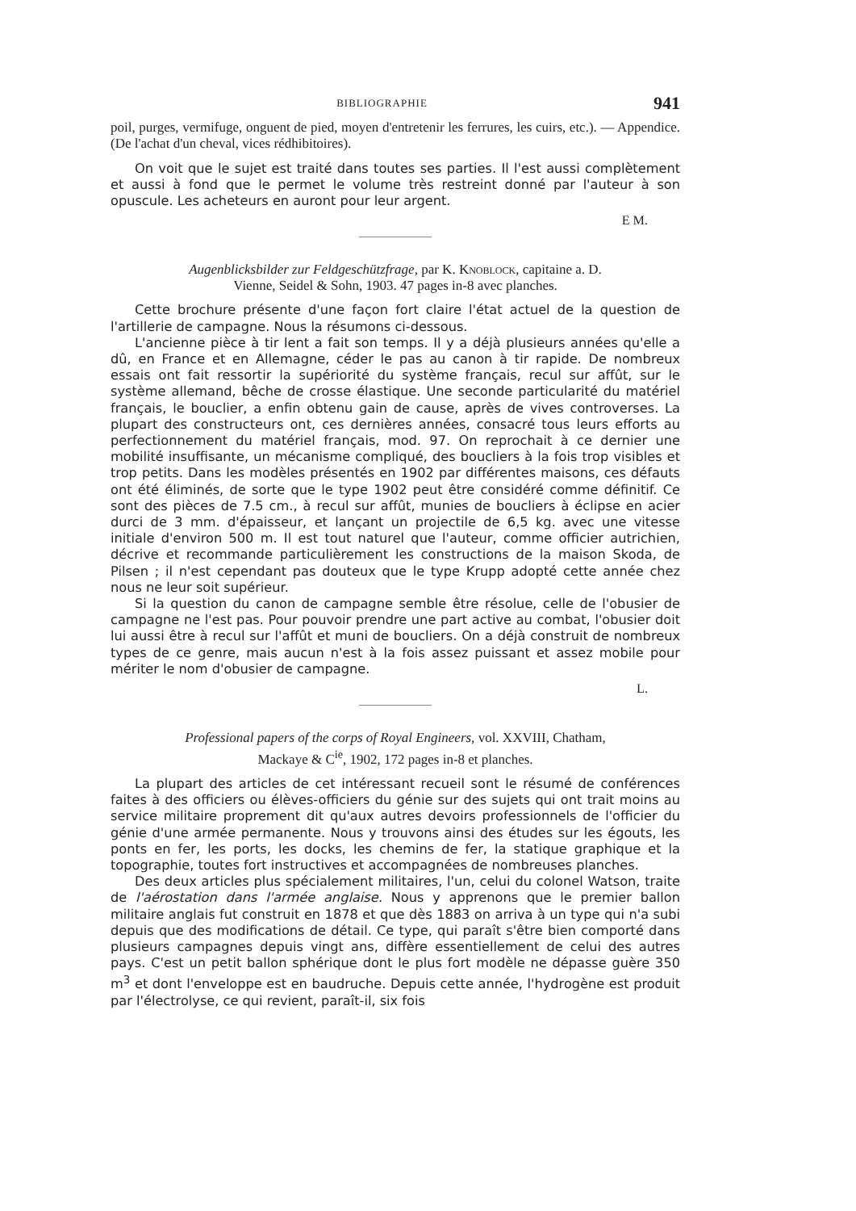BIBLIOGRAPHIE 941
poil, purges, vermifuge, onguent de pied, moyen d'entretenir les ferrures, les cuirs, etc.). — Appendice. (De l'achat d'un cheval, vices rédhibitoires).
On voit que le sujet est traité dans toutes ses parties. Il l'est aussi complètement et aussi à fond que le permet le volume très restreint donné par l'auteur à son opuscule. Les acheteurs en auront pour leur argent.
E M.
Augenblicksbilder zur Feldgeschützfrage, par K. Knoblock, capitaine a. D.
Vienne, Seidel & Sohn, 1903. 47 pages in-8 avec planches.
Cette brochure présente d'une façon fort claire l'état actuel de la question de l'artillerie de campagne. Nous la résumons ci-dessous.
L'ancienne pièce à tir lent a fait son temps. Il y a déjà plusieurs années qu'elle a dû, en France et en Allemagne, céder le pas au canon à tir rapide. De nombreux essais ont fait ressortir la supériorité du système français, recul sur affût, sur le système allemand, bêche de crosse élastique. Une seconde particularité du matériel français, le bouclier, a enfin obtenu gain de cause, après de vives controverses. La plupart des constructeurs ont, ces dernières années, consacré tous leurs efforts au perfectionnement du matériel français, mod. 97. On reprochait à ce dernier une mobilité insuffisante, un mécanisme compliqué, des boucliers à la fois trop visibles et trop petits. Dans les modèles présentés en 1902 par différentes maisons, ces défauts ont été éliminés, de sorte que le type 1902 peut être considéré comme définitif. Ce sont des pièces de 7.5 cm., à recul sur affût, munies de boucliers à éclipse en acier durci de 3 mm. d'épaisseur, et lançant un projectile de 6,5 kg. avec une vitesse initiale d'environ 500 m. Il est tout naturel que l'auteur, comme officier autrichien, décrive et recommande particulièrement les constructions de la maison Skoda, de Pilsen ; il n'est cependant pas douteux que le type Krupp adopté cette année chez nous ne leur soit supérieur.
Si la question du canon de campagne semble être résolue, celle de l'obusier de campagne ne l'est pas. Pour pouvoir prendre une part active au combat, l'obusier doit lui aussi être à recul sur l'affût et muni de boucliers. On a déjà construit de nombreux types de ce genre, mais aucun n'est à la fois assez puissant et assez mobile pour mériter le nom d'obusier de campagne.
L.
Professional papers of the corps of Royal Engineers, vol. XXVIII, Chatham,
Mackaye & C<sup>ie</sup>, 1902, 172 pages in-8 et planches.
La plupart des articles de cet intéressant recueil sont le résumé de conférences faites à des officiers ou élèves-officiers du génie sur des sujets qui ont trait moins au service militaire proprement dit qu'aux autres devoirs professionnels de l'officier du génie d'une armée permanente. Nous y trouvons ainsi des études sur les égouts, les ponts en fer, les ports, les docks, les chemins de fer, la statique graphique et la topographie, toutes fort instructives et accompagnées de nombreuses planches.
Des deux articles plus spécialement militaires, l'un, celui du colonel Watson, traite de l'aérostation dans l'armée anglaise. Nous y apprenons que le premier ballon militaire anglais fut construit en 1878 et que dès 1883 on arriva à un type qui n'a subi depuis que des modifications de détail. Ce type, qui paraît s'être bien comporté dans plusieurs campagnes depuis vingt ans, diffère essentiellement de celui des autres pays. C'est un petit ballon sphérique dont le plus fort modèle ne dépasse guère 350 m<sup>3</sup> et dont l'enveloppe est en baudruche. Depuis cette année, l'hydrogène est produit par l'électrolyse, ce qui revient, paraît-il, six fois